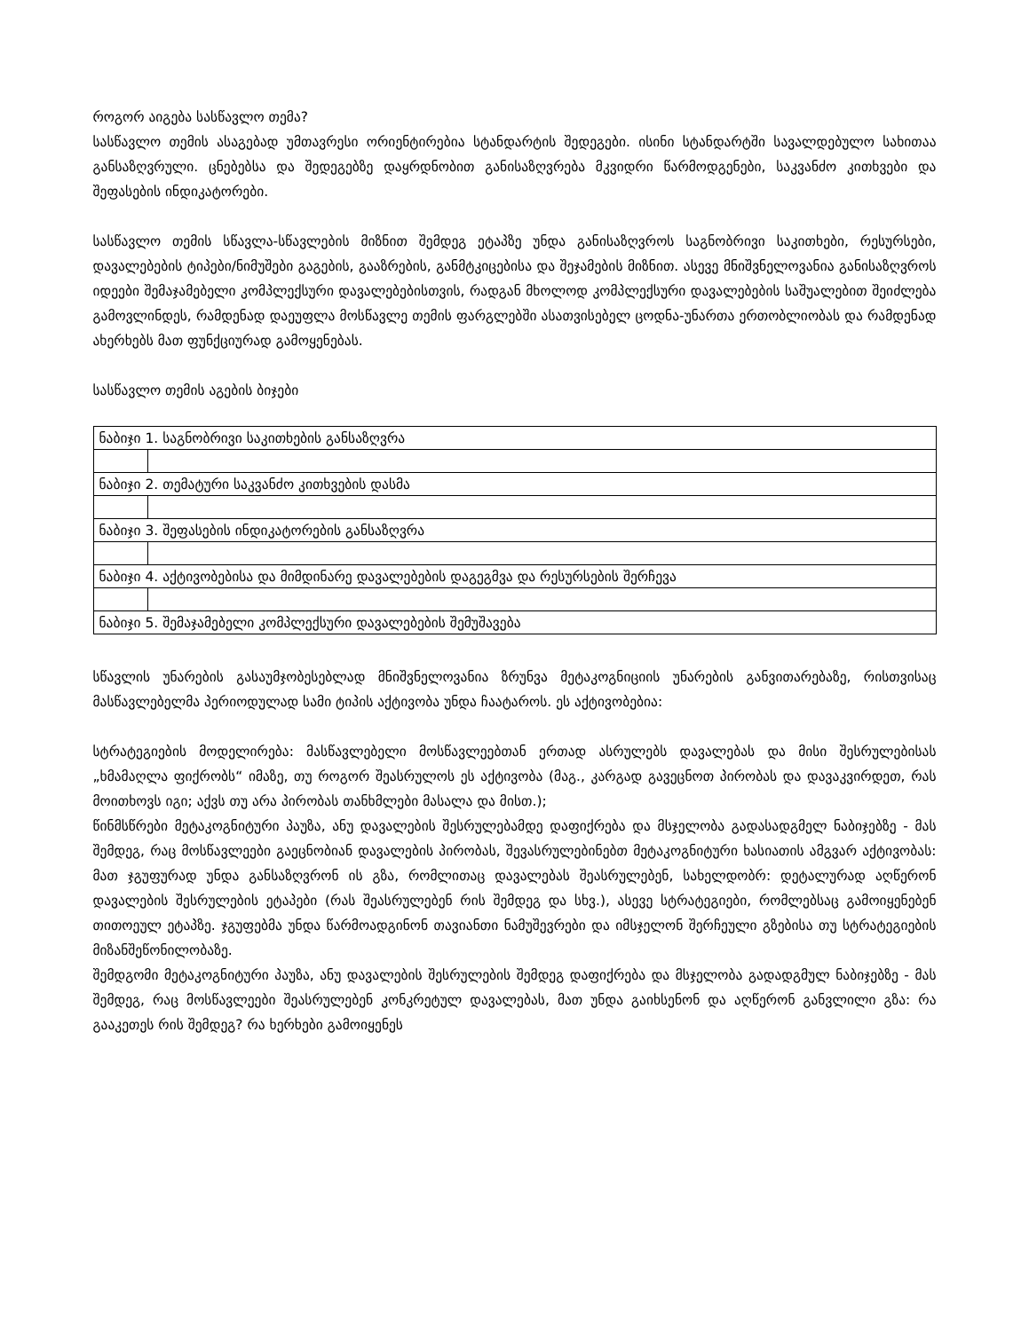როგორ აიგება სასწავლო თემა?
სასწავლო თემის ასაგებად უმთავრესი ორიენტირებია სტანდარტის შედეგები. ისინი სტანდარტში სავალდებულო სახითაა განსაზღვრული. ცნებებსა და შედეგებზე დაყრდნობით განისაზღვრება მკვიდრი წარმოდგენები, საკვანძო კითხვები და შეფასების ინდიკატორები.
სასწავლო თემის სწავლა-სწავლების მიზნით შემდეგ ეტაპზე უნდა განისაზღვროს საგნობრივი საკითხები, რესურსები, დავალებების ტიპები/ნიმუშები გაგების, გააზრების, განმტკიცებისა და შეჯამების მიზნით. ასევე მნიშვნელოვანია განისაზღვროს იდეები შემაჯამებელი კომპლექსური დავალებებისთვის, რადგან მხოლოდ კომპლექსური დავალებების საშუალებით შეიძლება გამოვლინდეს, რამდენად დაეუფლა მოსწავლე თემის ფარგლებში ასათვისებელ ცოდნა-უნართა ერთობლიობას და რამდენად ახერხებს მათ ფუნქციურად გამოყენებას.
სასწავლო თემის აგების ბიჯები
| ნაბიჯი 1. საგნობრივი საკითხების განსაზღვრა | |
| ნაბიჯი 2. თემატური საკვანძო კითხვების დასმა | |
| ნაბიჯი 3. შეფასების ინდიკატორების განსაზღვრა | |
| ნაბიჯი 4. აქტივობებისა და მიმდინარე დავალებების დაგეგმვა და რესურსების შერჩევა | |
| ნაბიჯი 5. შემაჯამებელი კომპლექსური დავალებების შემუშავება | |
სწავლის უნარების გასაუმჯობესებლად მნიშვნელოვანია ზრუნვა მეტაკოგნიციის უნარების განვითარებაზე, რისთვისაც მასწავლებელმა პერიოდულად სამი ტიპის აქტივობა უნდა ჩაატაროს. ეს აქტივობებია:
სტრატეგიების მოდელირება: მასწავლებელი მოსწავლეებთან ერთად ასრულებს დავალებას და მისი შესრულებისას „ხმამაღლა ფიქრობს“ იმაზე, თუ როგორ შეასრულოს ეს აქტივობა (მაგ., კარგად გავეცნოთ პირობას და დავაკვირდეთ, რას მოითხოვს იგი; აქვს თუ არა პირობას თანხმლები მასალა და მისთ.);
წინმსწრები მეტაკოგნიტური პაუზა, ანუ დავალების შესრულებამდე დაფიქრება და მსჯელობა გადასადგმელ ნაბიჯებზე - მას შემდეგ, რაც მოსწავლეები გაეცნობიან დავალების პირობას, შევასრულებინებთ მეტაკოგნიტური ხასიათის ამგვარ აქტივობას: მათ ჯგუფურად უნდა განსაზღვრონ ის გზა, რომლითაც დავალებას შეასრულებენ, სახელდობრ: დეტალურად აღწერონ დავალების შესრულების ეტაპები (რას შეასრულებენ რის შემდეგ და სხვ.), ასევე სტრატეგიები, რომლებსაც გამოიყენებენ თითოეულ ეტაპზე. ჯგუფებმა უნდა წარმოადგინონ თავიანთი ნამუშევრები და იმსჯელონ შერჩეული გზებისა თუ სტრატეგიების მიზანშეწონილობაზე.
შემდგომი მეტაკოგნიტური პაუზა, ანუ დავალების შესრულების შემდეგ დაფიქრება და მსჯელობა გადადგმულ ნაბიჯებზე - მას შემდეგ, რაც მოსწავლეები შეასრულებენ კონკრეტულ დავალებას, მათ უნდა გაიხსენონ და აღწერონ განვლილი გზა: რა გააკეთეს რის შემდეგ? რა ხერხები გამოიყენეს